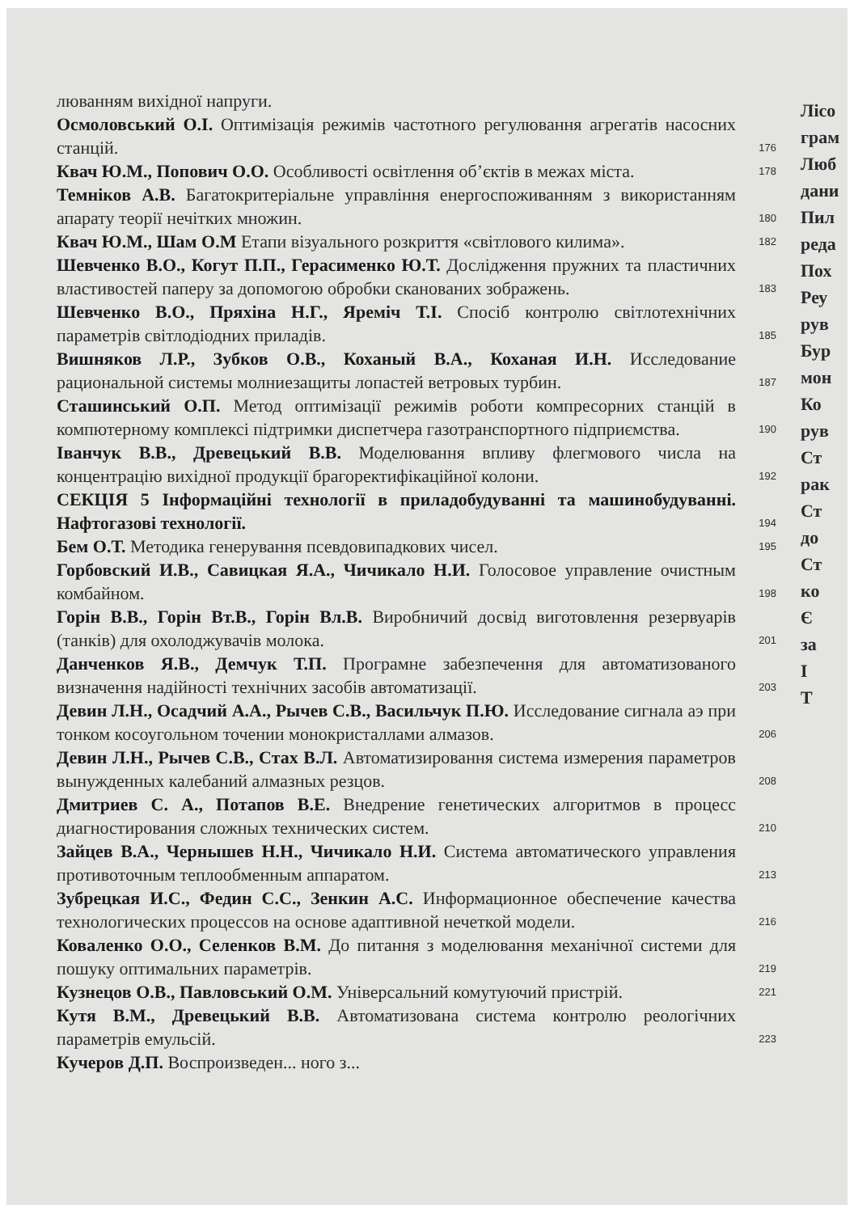люванням вихідної напруги.
Осмоловський О.І. Оптимізація режимів частотного регулювання агрегатів насосних станцій.
176
Квач Ю.М., Попович О.О. Особливості освітлення об’єктів в межах міста.
178
Темніков А.В. Багатокритеріальне управління енергоспоживанням з використанням апарату теорії нечітких множин.
180
Квач Ю.М., Шам О.М Етапи візуального розкриття «світлового килима».
182
Шевченко В.О., Когут П.П., Герасименко Ю.Т. Дослідження пружних та пластичних властивостей паперу за допомогою обробки сканованих зображень.
183
Шевченко В.О., Пряхіна Н.Г., Яреміч Т.І. Спосіб контролю світлотехнічних параметрів світлодіодних приладів.
185
Вишняков Л.Р., Зубков О.В., Коханый В.А., Коханая И.Н. Исследование рациональной системы молниезащиты лопастей ветровых турбин.
187
Сташинський О.П. Метод оптимізації режимів роботи компресорних станцій в компютерному комплексі підтримки диспетчера газотранспортного підприємства.
190
Іванчук В.В., Древецький В.В. Моделювання впливу флегмового числа на концентрацію вихідної продукції брагоректифікаційної колони.
192
СЕКЦІЯ 5 Інформаційні технології в приладобудуванні та машинобудуванні. Нафтогазові технології.
194
Бем О.Т. Методика генерування псевдовипадкових чисел.
195
Горбовский И.В., Савицкая Я.А., Чичикало Н.И. Голосовое управление очистным комбайном.
198
Горін В.В., Горін Вт.В., Горін Вл.В. Виробничий досвід виготовлення резервуарів (танків) для охолоджувачів молока.
201
Данченков Я.В., Демчук Т.П. Програмне забезпечення для автоматизованого визначення надійності технічних засобів автоматизації.
203
Девин Л.Н., Осадчий А.А., Рычев С.В., Васильчук П.Ю. Исследование сигнала аэ при тонком косоугольном точении монокристаллами алмазов.
206
Девин Л.Н., Рычев С.В., Стах В.Л. Автоматизировання система измерения параметров вынужденных калебаний алмазных резцов.
208
Дмитриев С. А., Потапов В.Е. Внедрение генетических алгоритмов в процесс диагностирования сложных технических систем.
210
Зайцев В.А., Чернышев Н.Н., Чичикало Н.И. Система автоматического управления противоточным теплообменным аппаратом.
213
Зубрецкая И.С., Федин С.С., Зенкин А.С. Информационное обеспечение качества технологических процессов на основе адаптивной нечеткой модели.
216
Коваленко О.О., Селенков В.М. До питання з моделювання механічної системи для пошуку оптимальних параметрів.
219
Кузнецов О.В., Павловський О.М. Універсальний комутуючий пристрій.
221
Кутя В.М., Древецький В.В. Автоматизована система контролю реологічних параметрів емульсій.
223
Кучеров Д.П. Воспроизведен... ного з...
Лісо
грам
Люб
дани
Пил
реда
Пох
Реу
рув
Бур
мон
Ко
рув
Ст
рак
Ст
до
Ст
ко
Є
за
І
Т